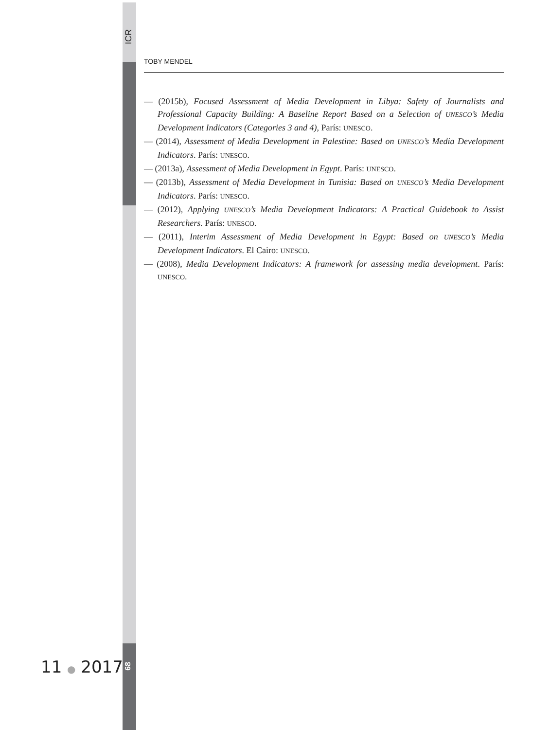ICR
TOBY MENDEL
— (2015b), Focused Assessment of Media Development in Libya: Safety of Journalists and Professional Capacity Building: A Baseline Report Based on a Selection of UNESCO’s Media Development Indicators (Categories 3 and 4), París: UNESCO.
— (2014), Assessment of Media Development in Palestine: Based on UNESCO’s Media Development Indicators. París: UNESCO.
— (2013a), Assessment of Media Development in Egypt. París: UNESCO.
— (2013b), Assessment of Media Development in Tunisia: Based on UNESCO’s Media Development Indicators. París: UNESCO.
— (2012), Applying UNESCO’s Media Development Indicators: A Practical Guidebook to Assist Researchers. París: UNESCO.
— (2011), Interim Assessment of Media Development in Egypt: Based on UNESCO’s Media Development Indicators. El Cairo: UNESCO.
— (2008), Media Development Indicators: A framework for assessing media development. París: UNESCO.
11 ● 2017
68